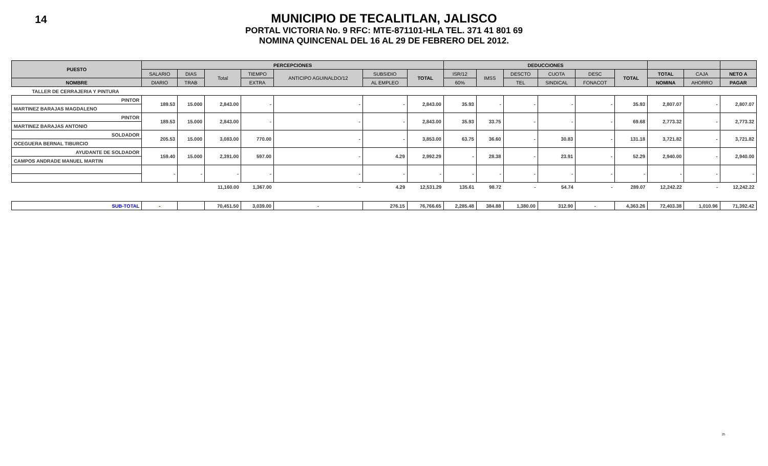14
MUNICIPIO DE TECALITLAN, JALISCO
PORTAL VICTORIA No. 9 RFC: MTE-871101-HLA TEL. 371 41 801 69
NOMINA QUINCENAL DEL 16 AL 29 DE FEBRERO DEL 2012.
| PUESTO | PERCEPCIONES | | | | | | | DEDUCCIONES | | | | | | | | |
| --- | --- | --- | --- | --- | --- | --- | --- | --- | --- | --- | --- | --- | --- | --- | --- | --- |
| | SALARIO | DIAS | Total | TIEMPO | ANTICIPO AGUINALDO/12 | SUBSIDIO | TOTAL | ISR/12 | IMSS | DESCTO | CUOTA | DESC | TOTAL | TOTAL | CAJA | NETO A |
| NOMBRE | DIARIO | TRAB | | EXTRA | | AL EMPLEO | | 60% | | TEL | SINDICAL | FONACOT | | NOMINA | AHORRO | PAGAR |
| TALLER DE CERRAJERIA Y PINTURA | | | | | | | | | | | | | | | | |
| PINTOR | 189.53 | 15.000 | 2,843.00 | - | - | - | 2,843.00 | 35.93 | - | - | - | - | 35.93 | 2,807.07 | - | 2,807.07 |
| MARTINEZ BARAJAS MAGDALENO | | | | | | | | | | | | | | | | |
| PINTOR | 189.53 | 15.000 | 2,843.00 | - | - | - | 2,843.00 | 35.93 | 33.75 | - | - | - | 69.68 | 2,773.32 | - | 2,773.32 |
| MARTINEZ BARAJAS ANTONIO | | | | | | | | | | | | | | | | |
| SOLDADOR | 205.53 | 15.000 | 3,083.00 | 770.00 | - | - | 3,853.00 | 63.75 | 36.60 | - | 30.83 | - | 131.18 | 3,721.82 | - | 3,721.82 |
| OCEGUERA BERNAL TIBURCIO | | | | | | | | | | | | | | | | |
| AYUDANTE DE SOLDADOR | 159.40 | 15.000 | 2,391.00 | 597.00 | - | 4.29 | 2,992.29 | - | 28.38 | - | 23.91 | - | 52.29 | 2,940.00 | - | 2,940.00 |
| CAMPOS ANDRADE MANUEL MARTIN | | | | | | | | | | | | | | | | |
| | - | - | - | - | - | - | - | - | - | - | - | - | - | - | - | - |
| | | | 11,160.00 | 1,367.00 | - | 4.29 | 12,531.29 | 135.61 | 98.72 | - | 54.74 | - | 289.07 | 12,242.22 | - | 12,242.22 |
| SUB-TOTAL | - | | 70,451.50 | 3,039.00 | - | 276.15 | 76,766.65 | 2,285.48 | 384.88 | 1,380.00 | 312.90 | - | 4,363.26 | 72,403.38 | 1,010.96 | 71,392.42 |
25